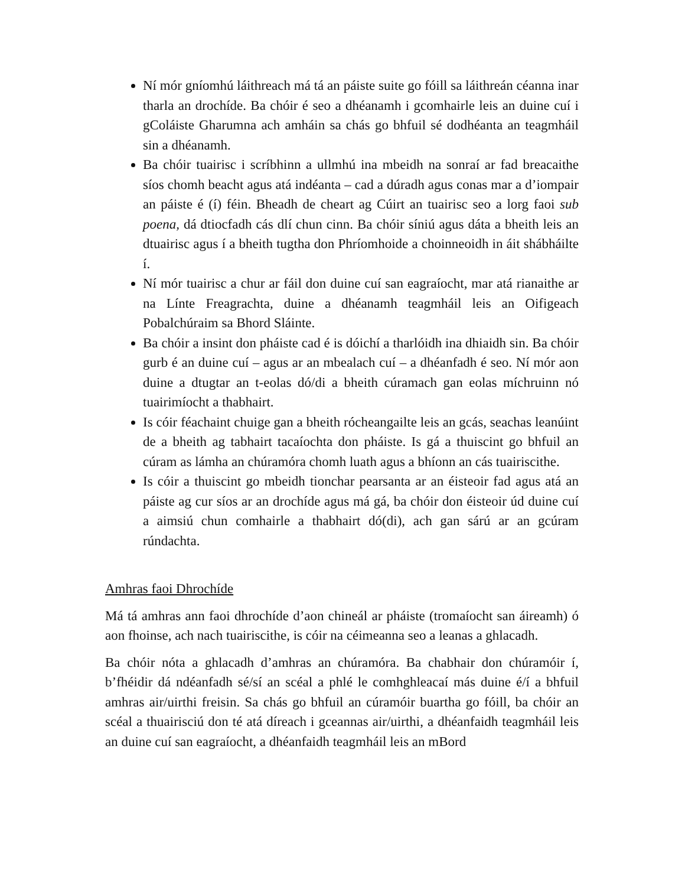Ní mór gníomhú láithreach má tá an páiste suite go fóill sa láithreán céanna inar tharla an drochíde. Ba chóir é seo a dhéanamh i gcomhairle leis an duine cuí i gColáiste Gharumna ach amháin sa chás go bhfuil sé dodhéanta an teagmháil sin a dhéanamh.
Ba chóir tuairisc i scríbhinn a ullmhú ina mbeidh na sonraí ar fad breacaithe síos chomh beacht agus atá indéanta – cad a dúradh agus conas mar a d’iompair an páiste é (í) féin. Bheadh de cheart ag Cúirt an tuairisc seo a lorg faoi sub poena, dá dtiocfadh cás dlí chun cinn. Ba chóir síniú agus dáta a bheith leis an dtuairisc agus í a bheith tugtha don Phríomhoide a choinneoidh in áit shábháilte í.
Ní mór tuairisc a chur ar fáil don duine cuí san eagraíocht, mar atá rianaithe ar na Línte Freagrachta, duine a dhéanamh teagmháil leis an Oifigeach Pobalchúraim sa Bhord Sláinte.
Ba chóir a insint don pháiste cad é is dóichí a tharlóidh ina dhiaidh sin. Ba chóir gurb é an duine cuí – agus ar an mbealach cuí – a dhéanfadh é seo. Ní mór aon duine a dtugtar an t-eolas dó/di a bheith cúramach gan eolas míchruinn nó tuairimíocht a thabhairt.
Is cóir féachaint chuige gan a bheith rócheangailte leis an gcás, seachas leanúint de a bheith ag tabhairt tacaíochta don pháiste. Is gá a thuiscint go bhfuil an cúram as lámha an chúramóra chomh luath agus a bhíonn an cás tuairiscithe.
Is cóir a thuiscint go mbeidh tionchar pearsanta ar an éisteoir fad agus atá an páiste ag cur síos ar an drochíde agus má gá, ba chóir don éisteoir úd duine cuí a aimsiú chun comhairle a thabhairt dó(di), ach gan sárú ar an gcúram rúndachta.
Amhras faoi Dhrochíde
Má tá amhras ann faoi dhrochíde d’aon chineál ar pháiste (tromaíocht san áireamh) ó aon fhoinse, ach nach tuairiscithe, is cóir na céimeanna seo a leanas a ghlacadh.
Ba chóir nóta a ghlacadh d’amhras an chúramóra. Ba chabhair don chúramóir í, b’fhéidir dá ndéanfadh sé/sí an scéal a phlé le comhghleacaí más duine é/í a bhfuil amhras air/uirthi freisin. Sa chás go bhfuil an cúramóir buartha go fóill, ba chóir an scéal a thuairisciú don té atá díreach i gceannas air/uirthi, a dhéanfaidh teagmháil leis an duine cuí san eagraíocht, a dhéanfaidh teagmháil leis an mBord